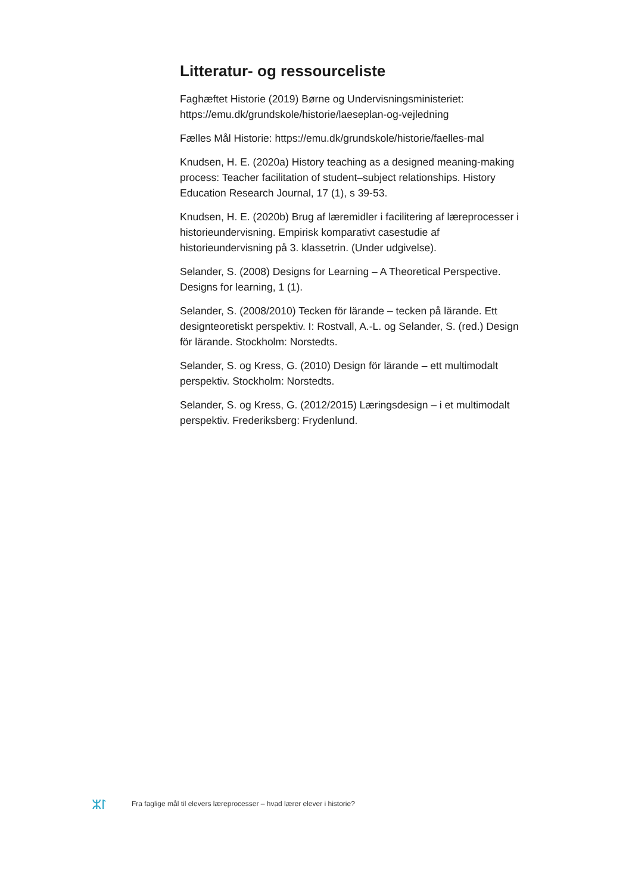Litteratur- og ressourceliste
Faghæftet Historie (2019) Børne og Undervisningsministeriet: https://emu.dk/grundskole/historie/laeseplan-og-vejledning
Fælles Mål Historie: https://emu.dk/grundskole/historie/faelles-mal
Knudsen, H. E. (2020a) History teaching as a designed meaning-making process: Teacher facilitation of student–subject relationships. History Education Research Journal, 17 (1), s 39-53.
Knudsen, H. E. (2020b) Brug af læremidler i facilitering af læreprocesser i historieundervisning. Empirisk komparativt casestudie af historieundervisning på 3. klassetrin. (Under udgivelse).
Selander, S. (2008) Designs for Learning – A Theoretical Perspective. Designs for learning, 1 (1).
Selander, S. (2008/2010) Tecken för lärande – tecken på lärande. Ett designteoretiskt perspektiv. I: Rostvall, A.-L. og Selander, S. (red.) Design för lärande. Stockholm: Norstedts.
Selander, S. og Kress, G. (2010) Design för lärande – ett multimodalt perspektiv. Stockholm: Norstedts.
Selander, S. og Kress, G. (2012/2015) Læringsdesign – i et multimodalt perspektiv. Frederiksberg: Frydenlund.
ᛯᛚ
Fra faglige mål til elevers læreprocesser – hvad lærer elever i historie?